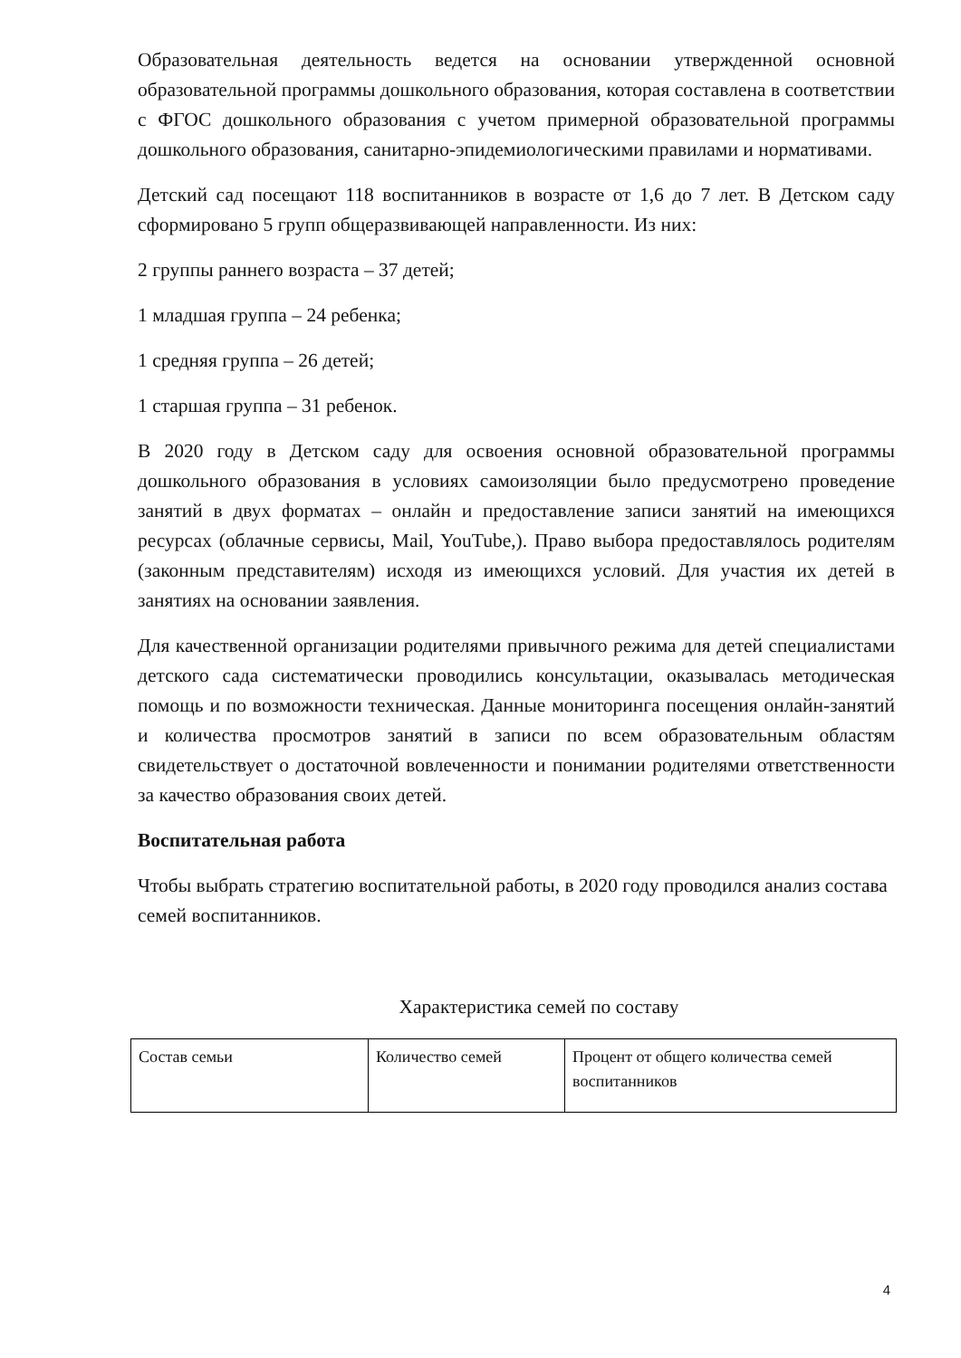Образовательная деятельность ведется на основании утвержденной основной образовательной программы дошкольного образования, которая составлена в соответствии с ФГОС дошкольного образования с учетом примерной образовательной программы дошкольного образования, санитарно-эпидемиологическими правилами и нормативами.
Детский сад посещают 118 воспитанников в возрасте от 1,6 до 7 лет. В Детском саду сформировано 5 групп общеразвивающей направленности. Из них:
2 группы раннего возраста – 37 детей;
1 младшая группа – 24 ребенка;
1 средняя группа – 26 детей;
1 старшая группа – 31 ребенок.
В 2020 году в Детском саду для освоения основной образовательной программы дошкольного образования в условиях самоизоляции было предусмотрено проведение занятий в двух форматах – онлайн и предоставление записи занятий на имеющихся ресурсах (облачные сервисы, Mail, YouTube,). Право выбора предоставлялось родителям (законным представителям) исходя из имеющихся условий. Для участия их детей в занятиях на основании заявления.
Для качественной организации родителями привычного режима для детей специалистами детского сада систематически проводились консультации, оказывалась методическая помощь и по возможности техническая. Данные мониторинга посещения онлайн-занятий и количества просмотров занятий в записи по всем образовательным областям свидетельствует о достаточной вовлеченности и понимании родителями ответственности за качество образования своих детей.
Воспитательная работа
Чтобы выбрать стратегию воспитательной работы, в 2020 году проводился анализ состава семей воспитанников.
Характеристика семей по составу
| Состав семьи | Количество семей | Процент от общего количества семей воспитанников |
4